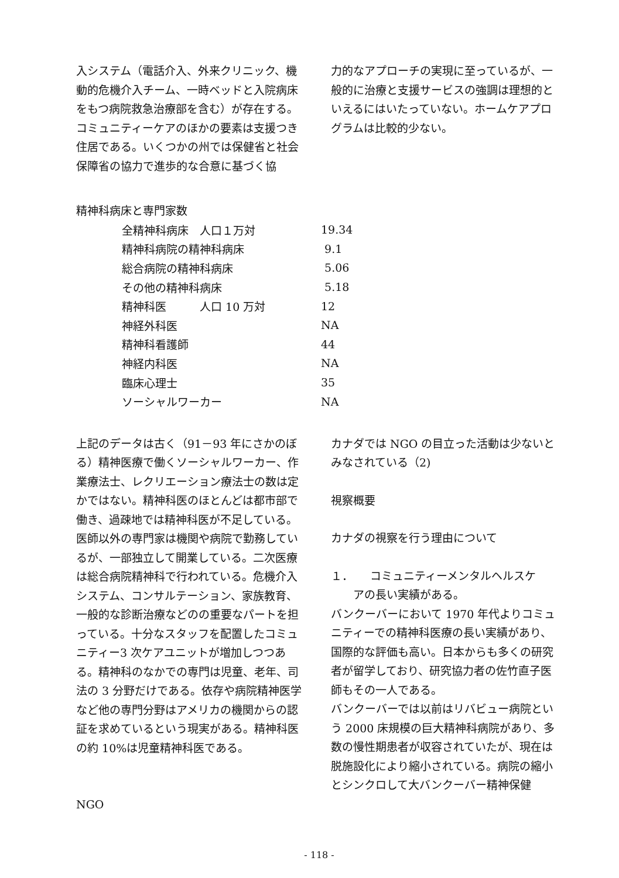入システム（電話介入、外来クリニック、機動的危機介入チーム、一時ベッドと入院病床をもつ病院救急治療部を含む）が存在する。コミュニティーケアのほかの要素は支援つき住居である。いくつかの州では保健省と社会保障省の協力で進歩的な合意に基づく協
力的なアプローチの実現に至っているが、一般的に治療と支援サービスの強調は理想的といえるにはいたっていない。ホームケアプログラムは比較的少ない。
精神科病床と専門家数
| 全精神科病床 人口１万対 | 19.34 |
| 精神科病院の精神科病床 | 9.1 |
| 総合病院の精神科病床 | 5.06 |
| その他の精神科病床 | 5.18 |
| 精神科医 人口 10 万対 | 12 |
| 神経外科医 | NA |
| 精神科看護師 | 44 |
| 神経内科医 | NA |
| 臨床心理士 | 35 |
| ソーシャルワーカー | NA |
上記のデータは古く（91－93 年にさかのぼる）精神医療で働くソーシャルワーカー、作業療法士、レクリエーション療法士の数は定かではない。精神科医のほとんどは都市部で働き、過疎地では精神科医が不足している。医師以外の専門家は機関や病院で勤務しているが、一部独立して開業している。二次医療は総合病院精神科で行われている。危機介入システム、コンサルテーション、家族教育、一般的な診断治療などのの重要なパートを担っている。十分なスタッフを配置したコミュニティー3 次ケアユニットが増加しつつある。精神科のなかでの専門は児童、老年、司法の 3 分野だけである。依存や病院精神医学など他の専門分野はアメリカの機関からの認証を求めているという現実がある。精神科医の約 10%は児童精神科医である。
NGO
カナダでは NGO の目立った活動は少ないとみなされている（2)
視察概要
カナダの視察を行う理由について
１．　　コミュニティーメンタルヘルスケ
　　アの長い実績がある。
バンクーバーにおいて 1970 年代よりコミュニティーでの精神科医療の長い実績があり、国際的な評価も高い。日本からも多くの研究者が留学しており、研究協力者の佐竹直子医師もその一人である。
バンクーバーでは以前はリバビュー病院という 2000 床規模の巨大精神科病院があり、多数の慢性期患者が収容されていたが、現在は脱施設化により縮小されている。病院の縮小とシンクロして大バンクーバー精神保健
- 118 -